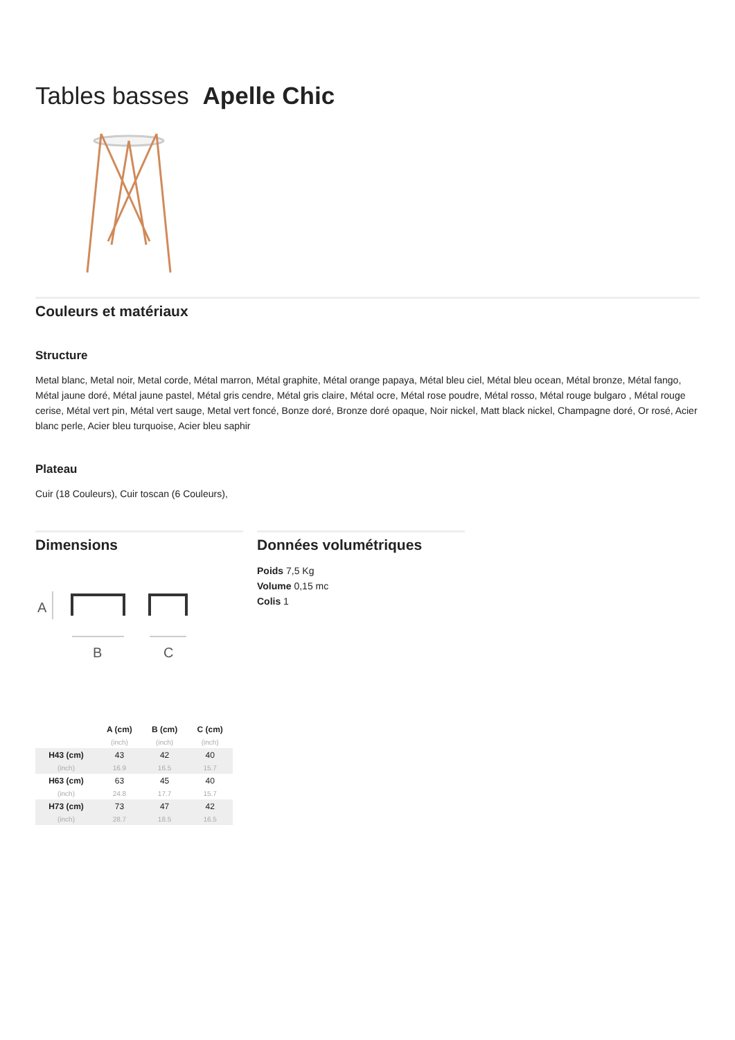Tables basses Apelle Chic
Couleurs et matériaux
Structure
Metal blanc, Metal noir, Metal corde, Métal marron, Métal graphite, Métal orange papaya, Métal bleu ciel, Métal bleu ocean, Métal bronze, Métal fango, Métal jaune doré, Métal jaune pastel, Métal gris cendre, Métal gris claire, Métal ocre, Métal rose poudre, Métal rosso, Métal rouge bulgaro , Métal rouge cerise, Métal vert pin, Métal vert sauge, Metal vert foncé, Bonze doré, Bronze doré opaque, Noir nickel, Matt black nickel, Champagne doré, Or rosé, Acier blanc perle, Acier bleu turquoise, Acier bleu saphir
Plateau
Cuir (18 Couleurs), Cuir toscan (6 Couleurs),
Dimensions
A
B
C
| | A (cm) | B (cm) | C (cm) |
| --- | --- | --- | --- |
| | (inch) | (inch) | (inch) |
| H43 (cm) | 43 | 42 | 40 |
| (inch) | 16.9 | 16.5 | 15.7 |
| H63 (cm) | 63 | 45 | 40 |
| (inch) | 24.8 | 17.7 | 15.7 |
| H73 (cm) | 73 | 47 | 42 |
| (inch) | 28.7 | 18.5 | 16.5 |
Données volumétriques
Poids 7,5 Kg
Volume 0,15 mc
Colis 1